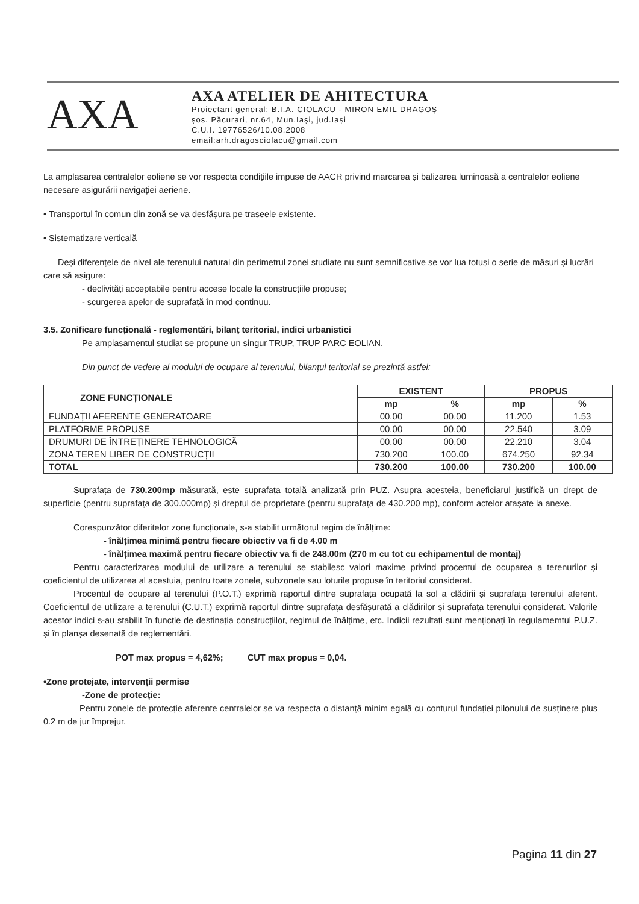AXA
AXA ATELIER DE AHITECTURA
Proiectant general: B.I.A. CIOLACU - MIRON EMIL DRAGOȘ
șos. Păcurari, nr.64, Mun.Iași, jud.Iași
C.U.I. 19776526/10.08.2008
email:arh.dragosciolacu@gmail.com
La amplasarea centralelor eoliene se vor respecta condițiile impuse de AACR privind marcarea și balizarea luminoasă a centralelor eoliene necesare asigurării navigației aeriene.
• Transportul în comun din zonă se va desfășura pe traseele existente.
• Sistematizare verticală
Deși diferențele de nivel ale terenului natural din perimetrul zonei studiate nu sunt semnificative se vor lua totuși o serie de măsuri și lucrări care să asigure:
- declivități acceptabile pentru accese locale la construcțiile propuse;
- scurgerea apelor de suprafață în mod continuu.
3.5. Zonificare funcțională - reglementări, bilanț teritorial, indici urbanistici
Pe amplasamentul studiat se propune un singur TRUP, TRUP PARC EOLIAN.
Din punct de vedere al modului de ocupare al terenului, bilanțul teritorial se prezintă astfel:
| ZONE FUNCȚIONALE | EXISTENT | | PROPUS | |
| --- | --- | --- | --- | --- |
| | mp | % | mp | % |
| FUNDAȚII AFERENTE GENERATOARE | 00.00 | 00.00 | 11.200 | 1.53 |
| PLATFORME PROPUSE | 00.00 | 00.00 | 22.540 | 3.09 |
| DRUMURI DE ÎNTREȚINERE TEHNOLOGICĂ | 00.00 | 00.00 | 22.210 | 3.04 |
| ZONA TEREN LIBER DE CONSTRUCȚII | 730.200 | 100.00 | 674.250 | 92.34 |
| TOTAL | 730.200 | 100.00 | 730.200 | 100.00 |
Suprafața de 730.200mp măsurată, este suprafața totală analizată prin PUZ. Asupra acesteia, beneficiarul justifică un drept de superficie (pentru suprafața de 300.000mp) și dreptul de proprietate (pentru suprafața de 430.200 mp), conform actelor atașate la anexe.
Corespunzător diferitelor zone funcționale, s-a stabilit următorul regim de înălțime:
- înălțimea minimă pentru fiecare obiectiv va fi de 4.00 m
- înălțimea maximă pentru fiecare obiectiv va fi de 248.00m (270 m cu tot cu echipamentul de montaj)
Pentru caracterizarea modului de utilizare a terenului se stabilesc valori maxime privind procentul de ocuparea a terenurilor și coeficientul de utilizarea al acestuia, pentru toate zonele, subzonele sau loturile propuse în teritoriul considerat.
Procentul de ocupare al terenului (P.O.T.) exprimă raportul dintre suprafața ocupată la sol a clădirii și suprafața terenului aferent. Coeficientul de utilizare a terenului (C.U.T.) exprimă raportul dintre suprafața desfășurată a clădirilor și suprafața terenului considerat. Valorile acestor indici s-au stabilit în funcție de destinația construcțiilor, regimul de înălțime, etc. Indicii rezultați sunt menționați în regulamemtul P.U.Z. și în planșa desenată de reglementări.
POT max propus = 4,62%; CUT max propus = 0,04.
•Zone protejate, intervenții permise
-Zone de protecție:
Pentru zonele de protecție aferente centralelor se va respecta o distanță minim egală cu conturul fundației pilonului de susținere plus 0.2 m de jur împrejur.
Pagina 11 din 27